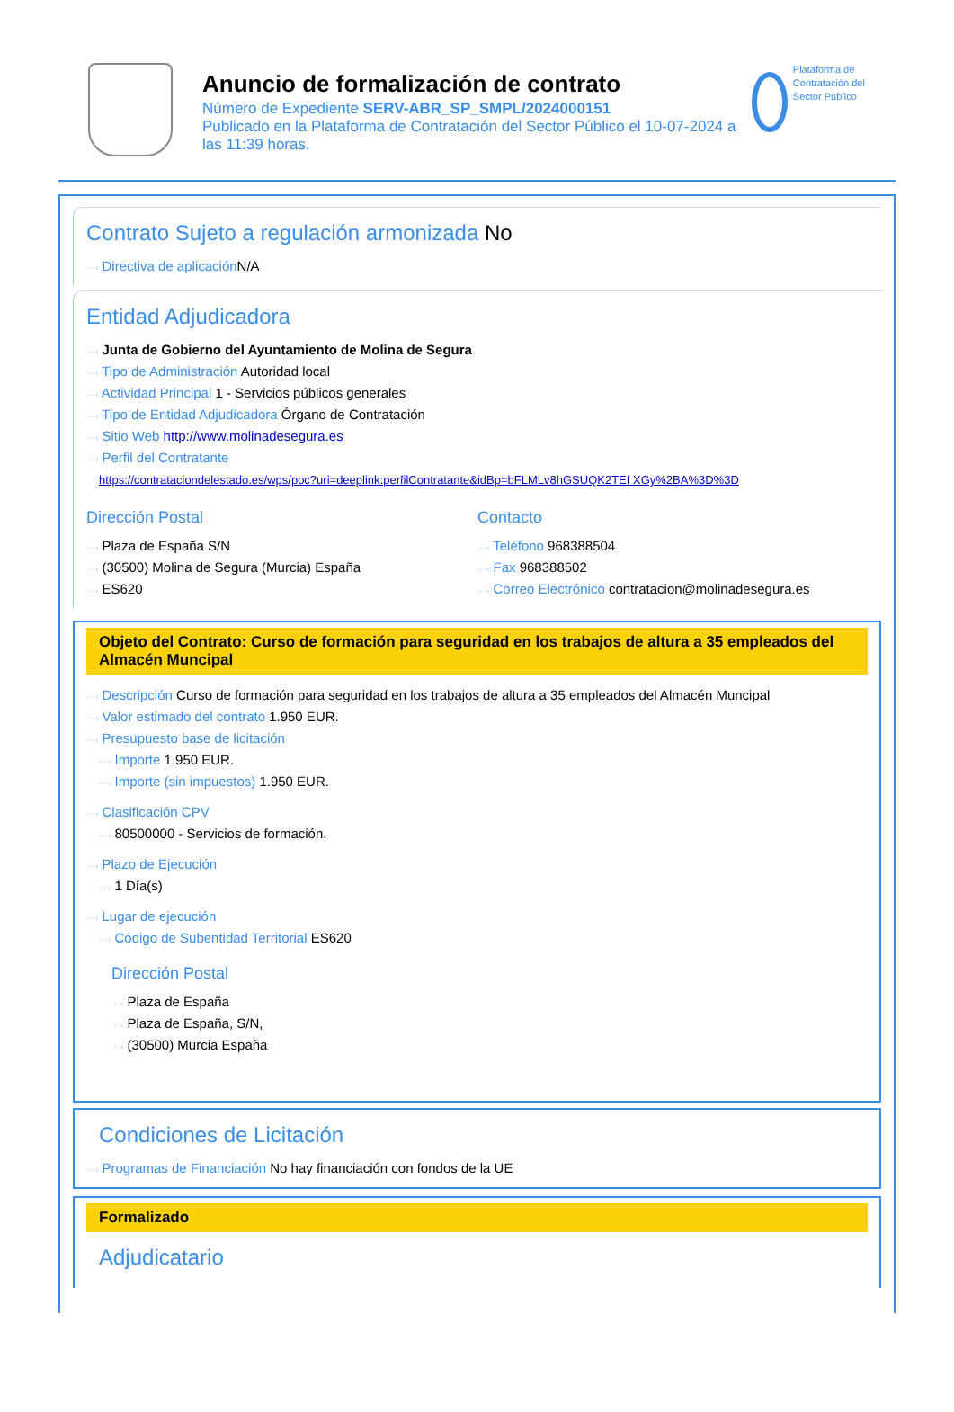Anuncio de formalización de contrato
Número de Expediente SERV-ABR_SP_SMPL/2024000151
Publicado en la Plataforma de Contratación del Sector Público el 10-07-2024 a las 11:39 horas.
Plataforma de Contratación del Sector Público
Contrato Sujeto a regulación armonizada No
···› Directiva de aplicación N/A
Entidad Adjudicadora
···› Junta de Gobierno del Ayuntamiento de Molina de Segura
···› Tipo de Administración Autoridad local
···› Actividad Principal 1 - Servicios públicos generales
···› Tipo de Entidad Adjudicadora Órgano de Contratación
···› Sitio Web http://www.molinadesegura.es
···› Perfil del Contratante
https://contrataciondelestado.es/wps/poc?uri=deeplink:perfilContratante&idBp=bFLMLv8hGSUQK2TEf XGy%2BA%3D%3D
Dirección Postal
···› Plaza de España S/N
···› (30500) Molina de Segura (Murcia) España
···› ES620
Contacto
···› Teléfono 968388504
···› Fax 968388502
···› Correo Electrónico contratacion@molinadesegura.es
Objeto del Contrato: Curso de formación para seguridad en los trabajos de altura a 35 empleados del Almacén Muncipal
···› Descripción Curso de formación para seguridad en los trabajos de altura a 35 empleados del Almacén Muncipal
···› Valor estimado del contrato 1.950 EUR.
···› Presupuesto base de licitación
···› Importe 1.950 EUR.
···› Importe (sin impuestos) 1.950 EUR.
···› Clasificación CPV
···› 80500000 - Servicios de formación.
···› Plazo de Ejecución
···› 1 Día(s)
···› Lugar de ejecución
···› Código de Subentidad Territorial ES620
Dirección Postal
···› Plaza de España
···› Plaza de España, S/N,
···› (30500) Murcia España
Condiciones de Licitación
···› Programas de Financiación No hay financiación con fondos de la UE
Formalizado
Adjudicatario